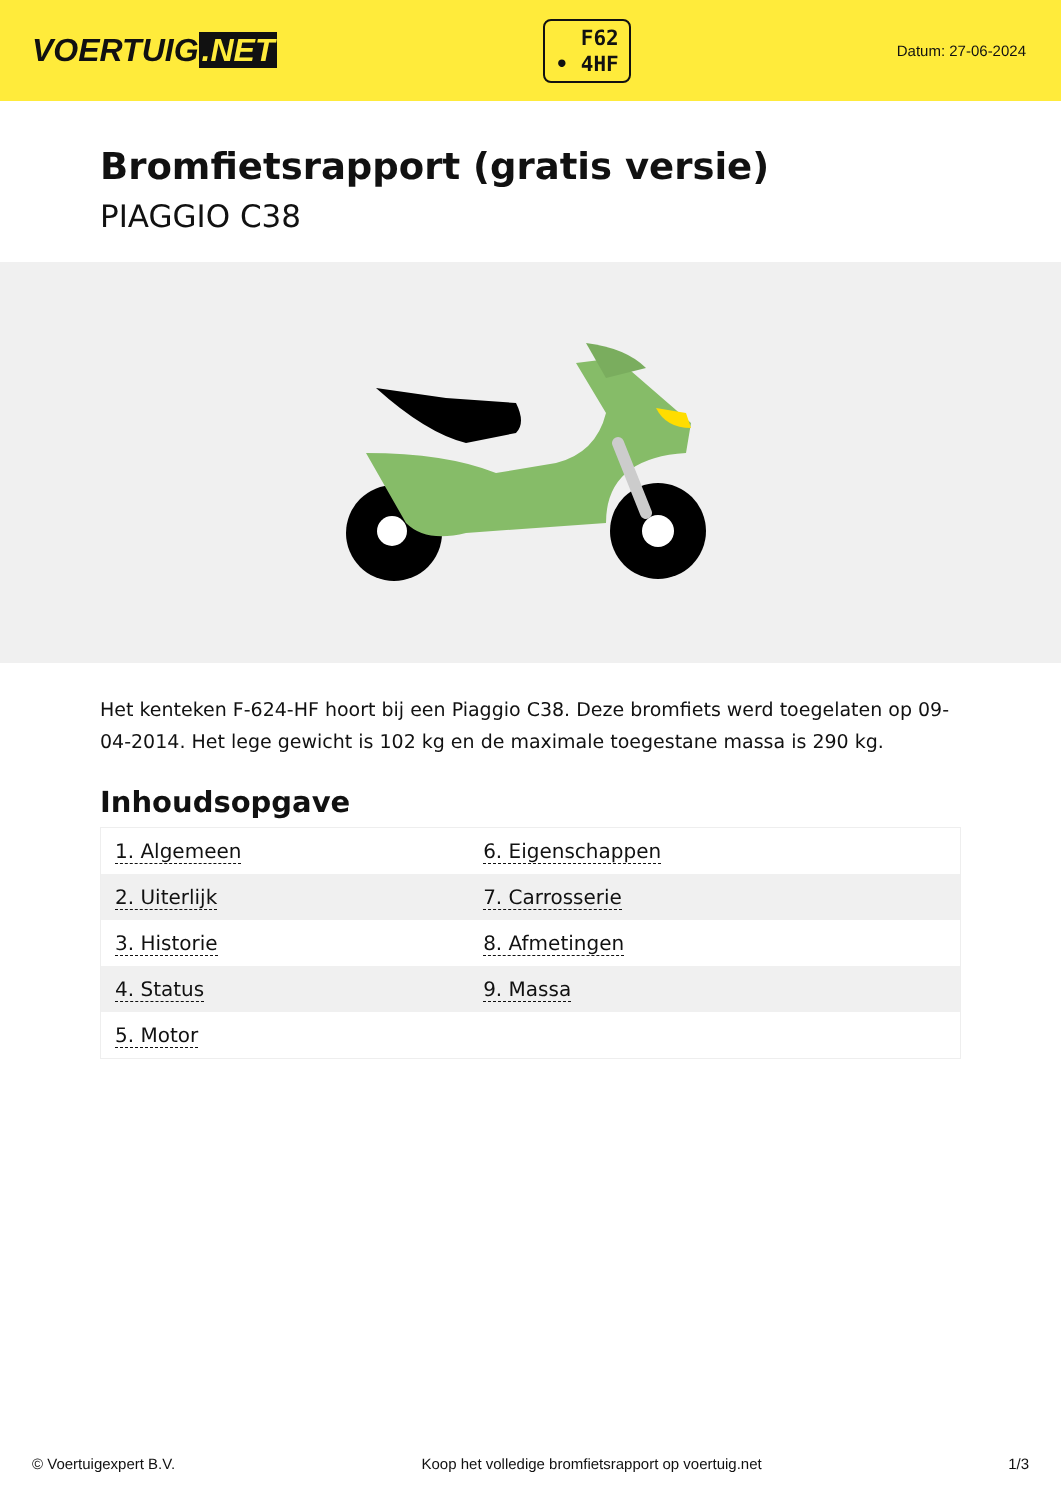VOERTUIG.NET
F62
• 4HF
Datum: 27-06-2024
Bromfietsrapport (gratis versie)
PIAGGIO C38
Het kenteken F-624-HF hoort bij een Piaggio C38. Deze bromfiets werd toegelaten op 09-04-2014. Het lege gewicht is 102 kg en de maximale toegestane massa is 290 kg.
Inhoudsopgave
| 1. Algemeen | 6. Eigenschappen |
| 2. Uiterlijk | 7. Carrosserie |
| 3. Historie | 8. Afmetingen |
| 4. Status | 9. Massa |
| 5. Motor | |
© Voertuigexpert B.V. Koop het volledige bromfietsrapport op voertuig.net
1/3